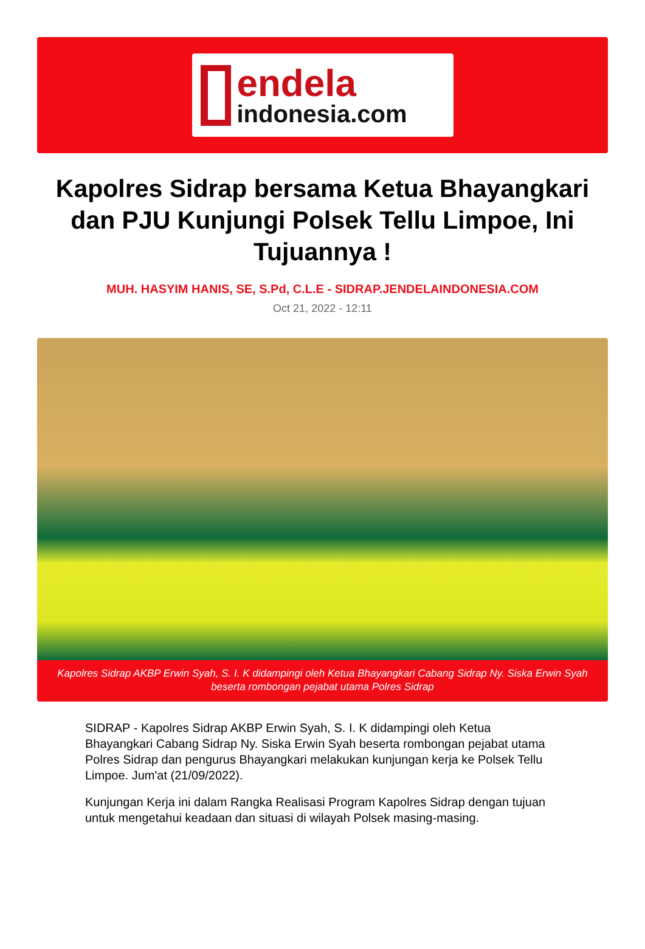endela
indonesia.com
Kapolres Sidrap bersama Ketua Bhayangkari dan PJU Kunjungi Polsek Tellu Limpoe, Ini Tujuannya !
MUH. HASYIM HANIS, SE, S.Pd, C.L.E - SIDRAP.JENDELAINDONESIA.COM
Oct 21, 2022 - 12:11
Kapolres Sidrap AKBP Erwin Syah, S. I. K didampingi oleh Ketua Bhayangkari Cabang Sidrap Ny. Siska Erwin Syah beserta rombongan pejabat utama Polres Sidrap
SIDRAP - Kapolres Sidrap AKBP Erwin Syah, S. I. K didampingi oleh Ketua Bhayangkari Cabang Sidrap Ny. Siska Erwin Syah beserta rombongan pejabat utama Polres Sidrap dan pengurus Bhayangkari melakukan kunjungan kerja ke Polsek Tellu Limpoe. Jum'at (21/09/2022).
Kunjungan Kerja ini dalam Rangka Realisasi Program Kapolres Sidrap dengan tujuan untuk mengetahui keadaan dan situasi di wilayah Polsek masing-masing.